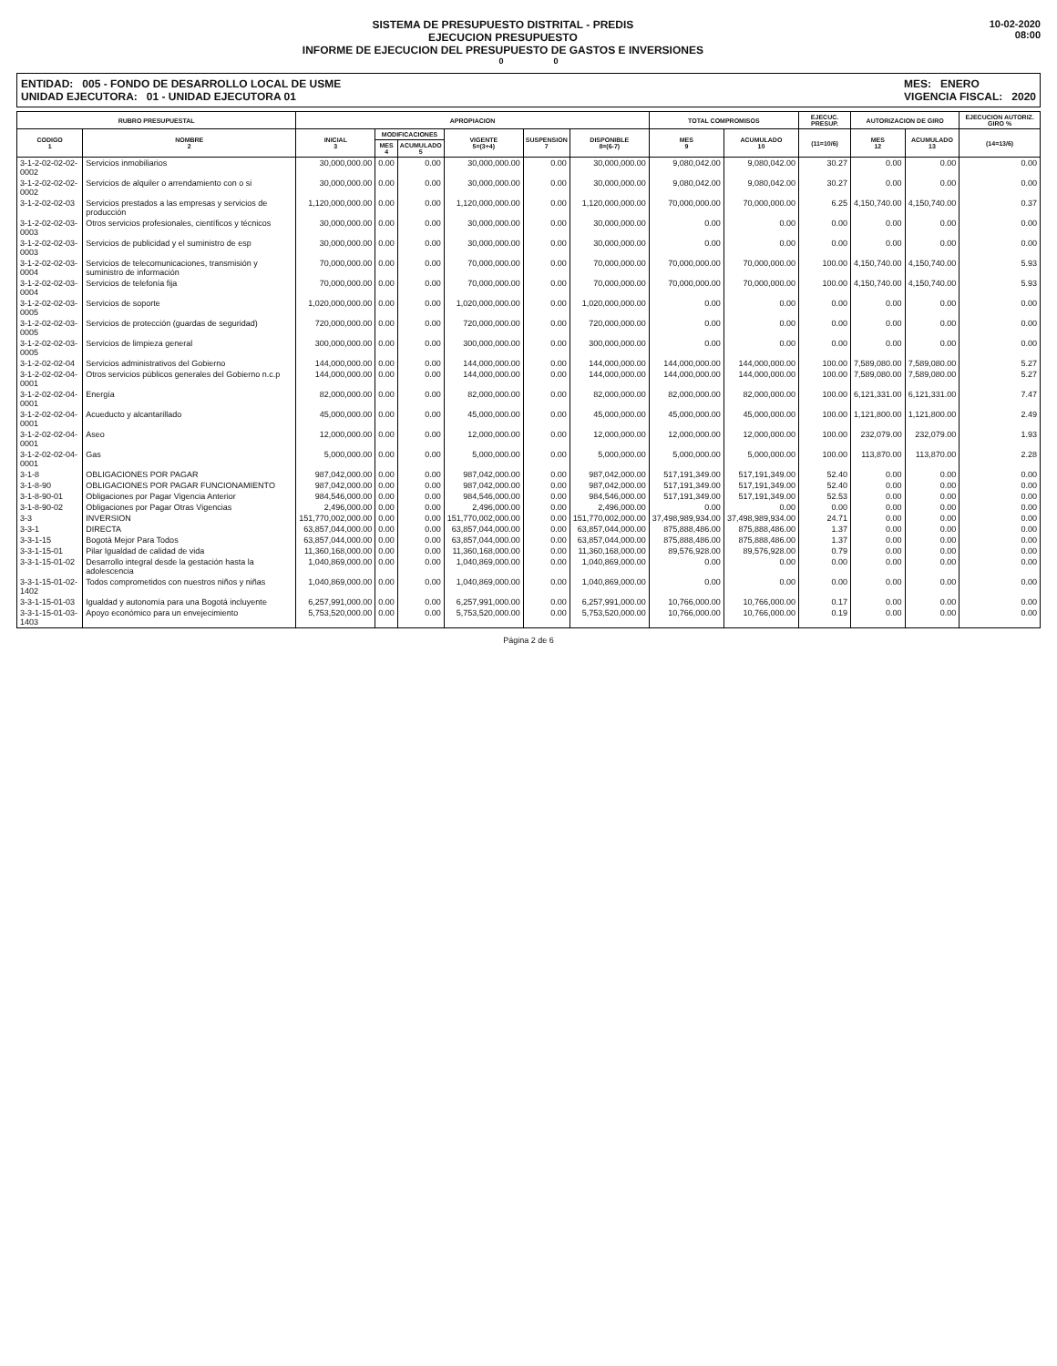SISTEMA DE PRESUPUESTO DISTRITAL - PREDIS
EJECUCION PRESUPUESTO
INFORME DE EJECUCION DEL PRESUPUESTO DE GASTOS E INVERSIONES
10-02-2020
08:00
0 0
ENTIDAD: 005 - FONDO DE DESARROLLO LOCAL DE USME
UNIDAD EJECUTORA: 01 - UNIDAD EJECUTORA 01
MES: ENERO
VIGENCIA FISCAL: 2020
| RUBRO PRESUPUESTAL | | APROPIACION | | | | | | TOTAL COMPROMISOS | | EJECUC. PRESUP. | AUTORIZACION DE GIRO | | EJECUCION AUTORIZ. GIRO % |
| --- | --- | --- | --- | --- | --- | --- | --- | --- | --- | --- | --- | --- | --- |
| CODIGO 1 | NOMBRE 2 | INICIAL 3 | MODIFICACIONES | | VIGENTE 5=(3+4) | SUSPENSION 7 | DISPONIBLE 8=(6-7) | MES 9 | ACUMULADO 10 | (11=10/6) | MES 12 | ACUMULADO 13 | (14=13/6) |
| | | | MES 4 | ACUMULADO 5 | | | | | | | | | |
| 3-1-2-02-02-02-0002 | Servicios inmobiliarios | 30,000,000.00 | 0.00 | 0.00 | 30,000,000.00 | 0.00 | 30,000,000.00 | 9,080,042.00 | 9,080,042.00 | 30.27 | 0.00 | 0.00 | 0.00 |
| 3-1-2-02-02-02-0002 | Servicios de alquiler o arrendamiento con o si | 30,000,000.00 | 0.00 | 0.00 | 30,000,000.00 | 0.00 | 30,000,000.00 | 9,080,042.00 | 9,080,042.00 | 30.27 | 0.00 | 0.00 | 0.00 |
| 3-1-2-02-02-03 | Servicios prestados a las empresas y servicios de producción | 1,120,000,000.00 | 0.00 | 0.00 | 1,120,000,000.00 | 0.00 | 1,120,000,000.00 | 70,000,000.00 | 70,000,000.00 | 6.25 | 4,150,740.00 | 4,150,740.00 | 0.37 |
| 3-1-2-02-02-03-0003 | Otros servicios profesionales, científicos y técnicos | 30,000,000.00 | 0.00 | 0.00 | 30,000,000.00 | 0.00 | 30,000,000.00 | 0.00 | 0.00 | 0.00 | 0.00 | 0.00 | 0.00 |
| 3-1-2-02-02-03-0003 | Servicios de publicidad y el suministro de esp | 30,000,000.00 | 0.00 | 0.00 | 30,000,000.00 | 0.00 | 30,000,000.00 | 0.00 | 0.00 | 0.00 | 0.00 | 0.00 | 0.00 |
| 3-1-2-02-02-03-0004 | Servicios de telecomunicaciones, transmisión y suministro de información | 70,000,000.00 | 0.00 | 0.00 | 70,000,000.00 | 0.00 | 70,000,000.00 | 70,000,000.00 | 70,000,000.00 | 100.00 | 4,150,740.00 | 4,150,740.00 | 5.93 |
| 3-1-2-02-02-03-0004 | Servicios de telefonía fija | 70,000,000.00 | 0.00 | 0.00 | 70,000,000.00 | 0.00 | 70,000,000.00 | 70,000,000.00 | 70,000,000.00 | 100.00 | 4,150,740.00 | 4,150,740.00 | 5.93 |
| 3-1-2-02-02-03-0005 | Servicios de soporte | 1,020,000,000.00 | 0.00 | 0.00 | 1,020,000,000.00 | 0.00 | 1,020,000,000.00 | 0.00 | 0.00 | 0.00 | 0.00 | 0.00 | 0.00 |
| 3-1-2-02-02-03-0005 | Servicios de protección (guardas de seguridad) | 720,000,000.00 | 0.00 | 0.00 | 720,000,000.00 | 0.00 | 720,000,000.00 | 0.00 | 0.00 | 0.00 | 0.00 | 0.00 | 0.00 |
| 3-1-2-02-02-03-0005 | Servicios de limpieza general | 300,000,000.00 | 0.00 | 0.00 | 300,000,000.00 | 0.00 | 300,000,000.00 | 0.00 | 0.00 | 0.00 | 0.00 | 0.00 | 0.00 |
| 3-1-2-02-02-04 | Servicios administrativos del Gobierno | 144,000,000.00 | 0.00 | 0.00 | 144,000,000.00 | 0.00 | 144,000,000.00 | 144,000,000.00 | 144,000,000.00 | 100.00 | 7,589,080.00 | 7,589,080.00 | 5.27 |
| 3-1-2-02-02-04-0001 | Otros servicios públicos generales del Gobierno n.c.p | 144,000,000.00 | 0.00 | 0.00 | 144,000,000.00 | 0.00 | 144,000,000.00 | 144,000,000.00 | 144,000,000.00 | 100.00 | 7,589,080.00 | 7,589,080.00 | 5.27 |
| 3-1-2-02-02-04-0001 | Energía | 82,000,000.00 | 0.00 | 0.00 | 82,000,000.00 | 0.00 | 82,000,000.00 | 82,000,000.00 | 82,000,000.00 | 100.00 | 6,121,331.00 | 6,121,331.00 | 7.47 |
| 3-1-2-02-02-04-0001 | Acueducto y alcantarillado | 45,000,000.00 | 0.00 | 0.00 | 45,000,000.00 | 0.00 | 45,000,000.00 | 45,000,000.00 | 45,000,000.00 | 100.00 | 1,121,800.00 | 1,121,800.00 | 2.49 |
| 3-1-2-02-02-04-0001 | Aseo | 12,000,000.00 | 0.00 | 0.00 | 12,000,000.00 | 0.00 | 12,000,000.00 | 12,000,000.00 | 12,000,000.00 | 100.00 | 232,079.00 | 232,079.00 | 1.93 |
| 3-1-2-02-02-04-0001 | Gas | 5,000,000.00 | 0.00 | 0.00 | 5,000,000.00 | 0.00 | 5,000,000.00 | 5,000,000.00 | 5,000,000.00 | 100.00 | 113,870.00 | 113,870.00 | 2.28 |
| 3-1-8 | OBLIGACIONES POR PAGAR | 987,042,000.00 | 0.00 | 0.00 | 987,042,000.00 | 0.00 | 987,042,000.00 | 517,191,349.00 | 517,191,349.00 | 52.40 | 0.00 | 0.00 | 0.00 |
| 3-1-8-90 | OBLIGACIONES POR PAGAR FUNCIONAMIENTO | 987,042,000.00 | 0.00 | 0.00 | 987,042,000.00 | 0.00 | 987,042,000.00 | 517,191,349.00 | 517,191,349.00 | 52.40 | 0.00 | 0.00 | 0.00 |
| 3-1-8-90-01 | Obligaciones por Pagar Vigencia Anterior | 984,546,000.00 | 0.00 | 0.00 | 984,546,000.00 | 0.00 | 984,546,000.00 | 517,191,349.00 | 517,191,349.00 | 52.53 | 0.00 | 0.00 | 0.00 |
| 3-1-8-90-02 | Obligaciones por Pagar Otras Vigencias | 2,496,000.00 | 0.00 | 0.00 | 2,496,000.00 | 0.00 | 2,496,000.00 | 0.00 | 0.00 | 0.00 | 0.00 | 0.00 | 0.00 |
| 3-3 | INVERSION | 151,770,002,000.00 | 0.00 | 0.00 | 151,770,002,000.00 | 0.00 | 151,770,002,000.00 | 37,498,989,934.00 | 37,498,989,934.00 | 24.71 | 0.00 | 0.00 | 0.00 |
| 3-3-1 | DIRECTA | 63,857,044,000.00 | 0.00 | 0.00 | 63,857,044,000.00 | 0.00 | 63,857,044,000.00 | 875,888,486.00 | 875,888,486.00 | 1.37 | 0.00 | 0.00 | 0.00 |
| 3-3-1-15 | Bogotá Mejor Para Todos | 63,857,044,000.00 | 0.00 | 0.00 | 63,857,044,000.00 | 0.00 | 63,857,044,000.00 | 875,888,486.00 | 875,888,486.00 | 1.37 | 0.00 | 0.00 | 0.00 |
| 3-3-1-15-01 | Pilar Igualdad de calidad de vida | 11,360,168,000.00 | 0.00 | 0.00 | 11,360,168,000.00 | 0.00 | 11,360,168,000.00 | 89,576,928.00 | 89,576,928.00 | 0.79 | 0.00 | 0.00 | 0.00 |
| 3-3-1-15-01-02 | Desarrollo integral desde la gestación hasta la adolescencia | 1,040,869,000.00 | 0.00 | 0.00 | 1,040,869,000.00 | 0.00 | 1,040,869,000.00 | 0.00 | 0.00 | 0.00 | 0.00 | 0.00 | 0.00 |
| 3-3-1-15-01-02-1402 | Todos comprometidos con nuestros niños y niñas | 1,040,869,000.00 | 0.00 | 0.00 | 1,040,869,000.00 | 0.00 | 1,040,869,000.00 | 0.00 | 0.00 | 0.00 | 0.00 | 0.00 | 0.00 |
| 3-3-1-15-01-03 | Igualdad y autonomía para una Bogotá incluyente | 6,257,991,000.00 | 0.00 | 0.00 | 6,257,991,000.00 | 0.00 | 6,257,991,000.00 | 10,766,000.00 | 10,766,000.00 | 0.17 | 0.00 | 0.00 | 0.00 |
| 3-3-1-15-01-03-1403 | Apoyo económico para un envejecimiento | 5,753,520,000.00 | 0.00 | 0.00 | 5,753,520,000.00 | 0.00 | 5,753,520,000.00 | 10,766,000.00 | 10,766,000.00 | 0.19 | 0.00 | 0.00 | 0.00 |
Página 2 de 6